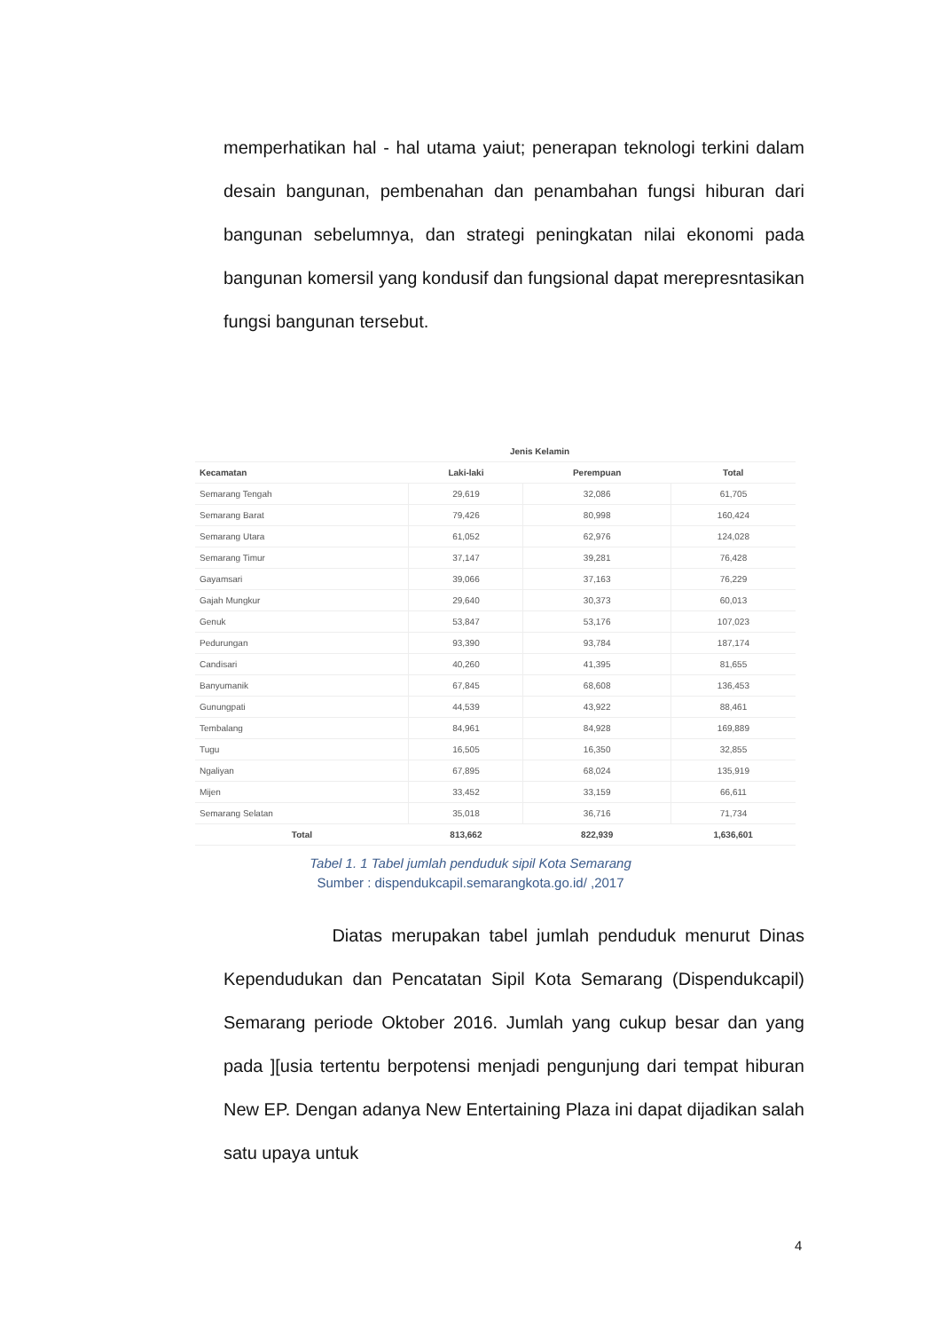memperhatikan hal - hal utama yaiut; penerapan teknologi terkini dalam desain bangunan, pembenahan dan penambahan fungsi hiburan dari bangunan sebelumnya, dan strategi peningkatan nilai ekonomi pada bangunan komersil yang kondusif dan fungsional dapat merepresntasikan fungsi bangunan tersebut.
| | Jenis Kelamin | | |
| --- | --- | --- | --- |
| Kecamatan | Laki-laki | Perempuan | Total |
| Semarang Tengah | 29,619 | 32,086 | 61,705 |
| Semarang Barat | 79,426 | 80,998 | 160,424 |
| Semarang Utara | 61,052 | 62,976 | 124,028 |
| Semarang Timur | 37,147 | 39,281 | 76,428 |
| Gayamsari | 39,066 | 37,163 | 76,229 |
| Gajah Mungkur | 29,640 | 30,373 | 60,013 |
| Genuk | 53,847 | 53,176 | 107,023 |
| Pedurungan | 93,390 | 93,784 | 187,174 |
| Candisari | 40,260 | 41,395 | 81,655 |
| Banyumanik | 67,845 | 68,608 | 136,453 |
| Gunungpati | 44,539 | 43,922 | 88,461 |
| Tembalang | 84,961 | 84,928 | 169,889 |
| Tugu | 16,505 | 16,350 | 32,855 |
| Ngaliyan | 67,895 | 68,024 | 135,919 |
| Mijen | 33,452 | 33,159 | 66,611 |
| Semarang Selatan | 35,018 | 36,716 | 71,734 |
| Total | 813,662 | 822,939 | 1,636,601 |
Tabel 1. 1 Tabel jumlah penduduk sipil Kota Semarang
Sumber : dispendukcapil.semarangkota.go.id/ ,2017
Diatas merupakan tabel jumlah penduduk menurut Dinas Kependudukan dan Pencatatan Sipil Kota Semarang (Dispendukcapil) Semarang periode Oktober 2016. Jumlah yang cukup besar dan yang pada ][usia tertentu berpotensi menjadi pengunjung dari tempat hiburan New EP. Dengan adanya New Entertaining Plaza ini dapat dijadikan salah satu upaya untuk
4